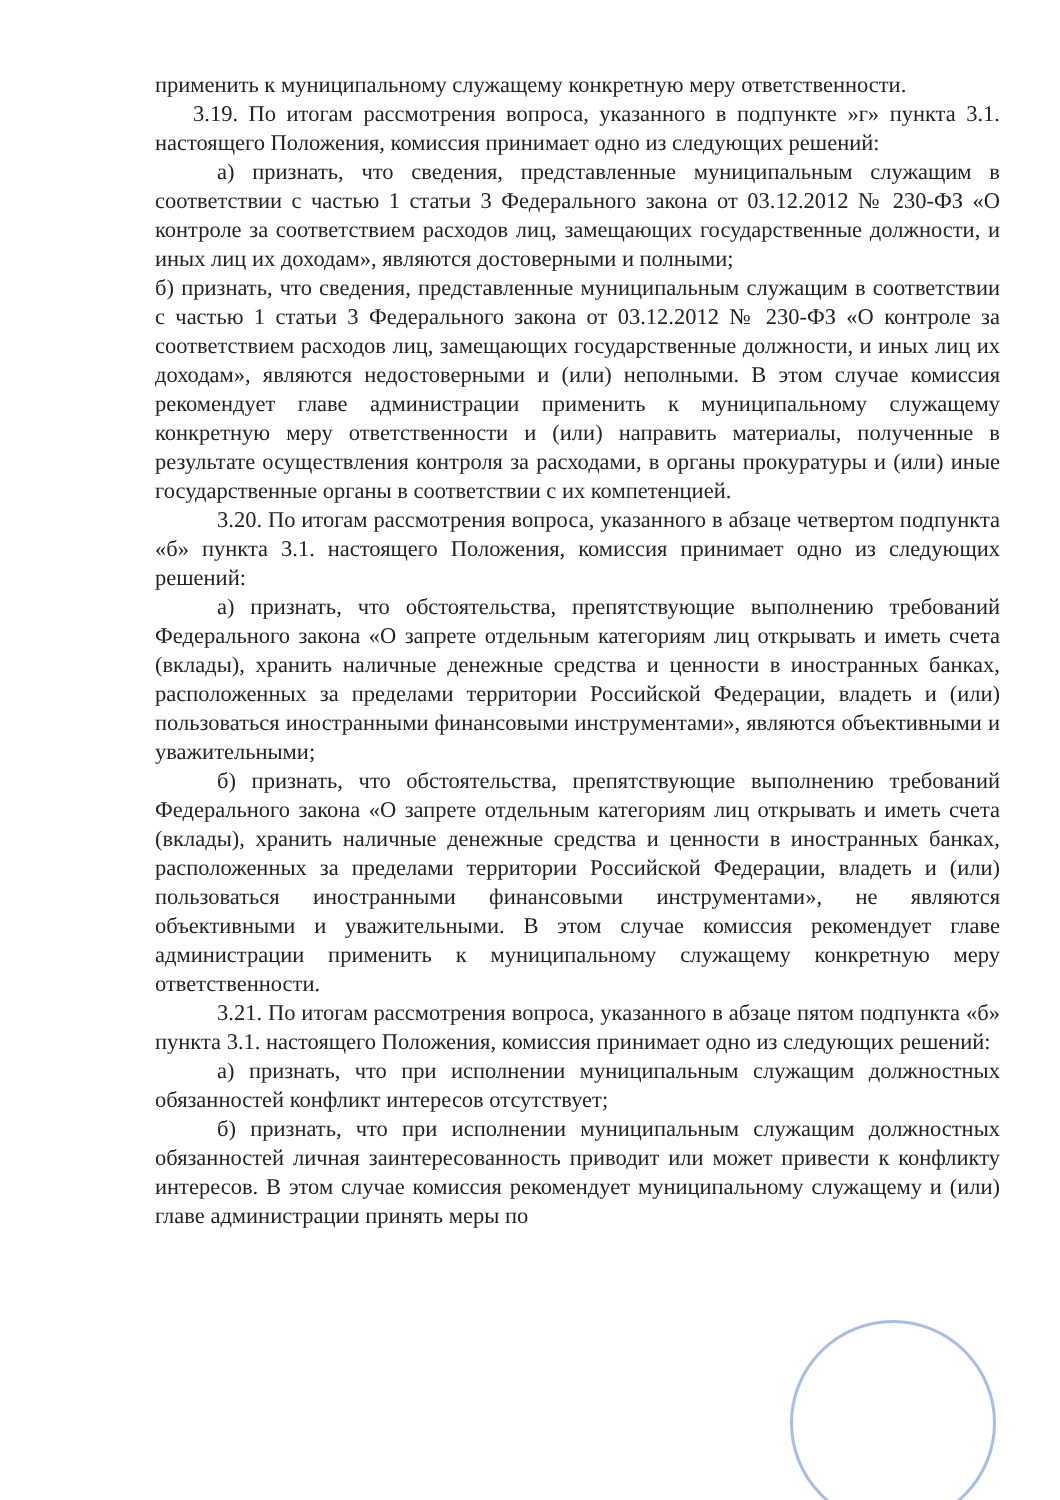применить к муниципальному служащему конкретную меру ответственности.
3.19. По итогам рассмотрения вопроса, указанного в подпункте »г» пункта 3.1. настоящего Положения, комиссия принимает одно из следующих решений:
а) признать, что сведения, представленные муниципальным служащим в соответствии с частью 1 статьи 3 Федерального закона от 03.12.2012 № 230-ФЗ «О контроле за соответствием расходов лиц, замещающих государственные должности, и иных лиц их доходам», являются достоверными и полными;
б) признать, что сведения, представленные муниципальным служащим в соответствии с частью 1 статьи 3 Федерального закона от 03.12.2012 № 230-ФЗ «О контроле за соответствием расходов лиц, замещающих государственные должности, и иных лиц их доходам», являются недостоверными и (или) неполными. В этом случае комиссия рекомендует главе администрации применить к муниципальному служащему конкретную меру ответственности и (или) направить материалы, полученные в результате осуществления контроля за расходами, в органы прокуратуры и (или) иные государственные органы в соответствии с их компетенцией.
3.20. По итогам рассмотрения вопроса, указанного в абзаце четвертом подпункта «б» пункта 3.1. настоящего Положения, комиссия принимает одно из следующих решений:
а) признать, что обстоятельства, препятствующие выполнению требований Федерального закона «О запрете отдельным категориям лиц открывать и иметь счета (вклады), хранить наличные денежные средства и ценности в иностранных банках, расположенных за пределами территории Российской Федерации, владеть и (или) пользоваться иностранными финансовыми инструментами», являются объективными и уважительными;
б) признать, что обстоятельства, препятствующие выполнению требований Федерального закона «О запрете отдельным категориям лиц открывать и иметь счета (вклады), хранить наличные денежные средства и ценности в иностранных банках, расположенных за пределами территории Российской Федерации, владеть и (или) пользоваться иностранными финансовыми инструментами», не являются объективными и уважительными. В этом случае комиссия рекомендует главе администрации применить к муниципальному служащему конкретную меру ответственности.
3.21. По итогам рассмотрения вопроса, указанного в абзаце пятом подпункта «б» пункта 3.1. настоящего Положения, комиссия принимает одно из следующих решений:
а) признать, что при исполнении муниципальным служащим должностных обязанностей конфликт интересов отсутствует;
б) признать, что при исполнении муниципальным служащим должностных обязанностей личная заинтересованность приводит или может привести к конфликту интересов. В этом случае комиссия рекомендует муниципальному служащему и (или) главе администрации принять меры по